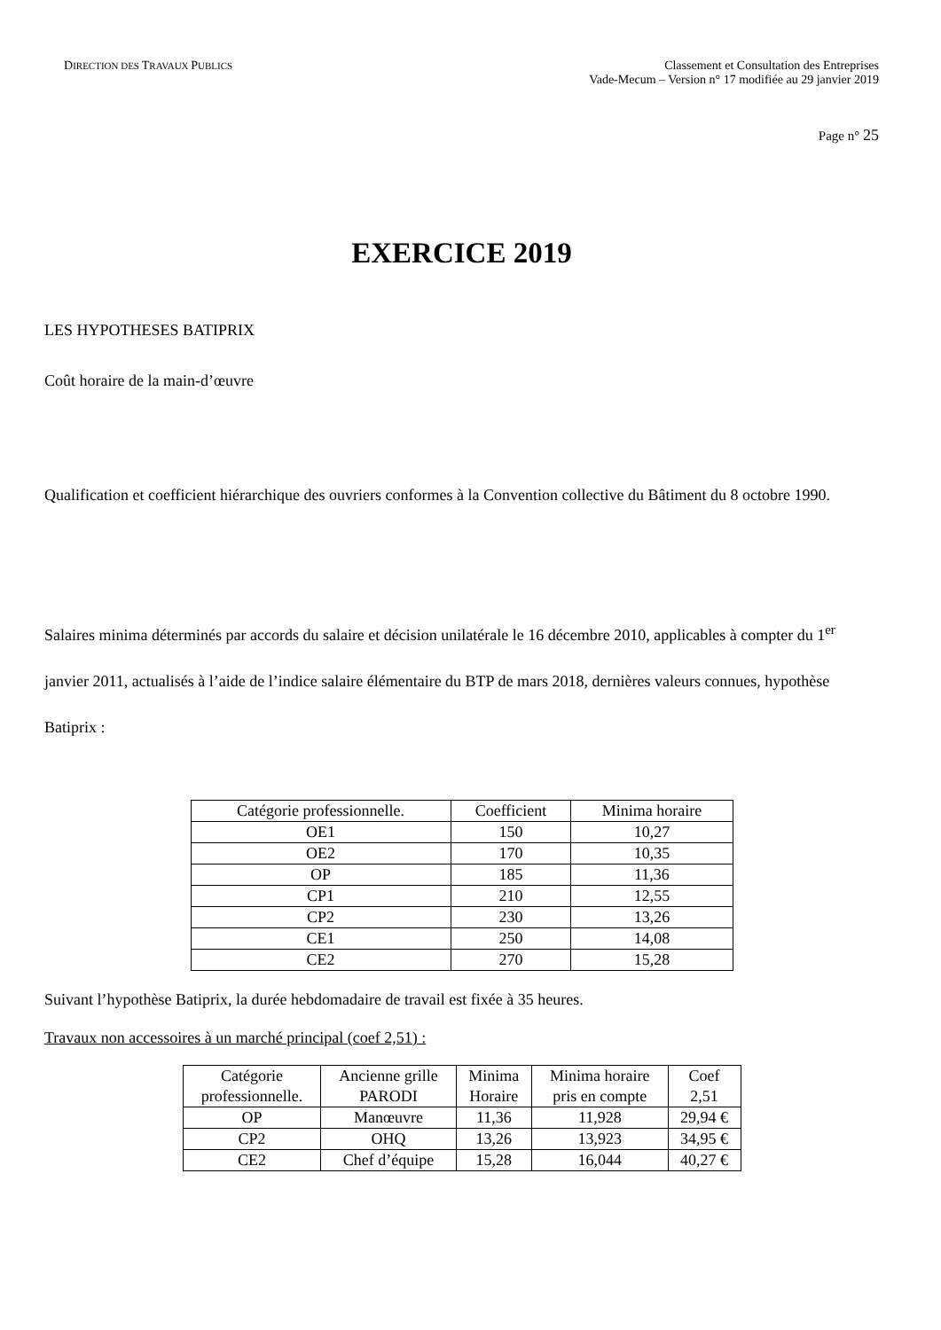DIRECTION DES TRAVAUX PUBLICS
Classement et Consultation des Entreprises
Vade-Mecum – Version n° 17 modifiée au 29 janvier 2019
Page n° 25
EXERCICE 2019
LES HYPOTHESES BATIPRIX
Coût horaire de la main-d’œuvre
Qualification et coefficient hiérarchique des ouvriers conformes à la Convention collective du Bâtiment du 8 octobre 1990.
Salaires minima déterminés par accords du salaire et décision unilatérale le 16 décembre 2010, applicables à compter du 1<sup>er</sup> janvier 2011, actualisés à l’aide de l’indice salaire élémentaire du BTP de mars 2018, dernières valeurs connues, hypothèse Batiprix :
| Catégorie professionnelle. | Coefficient | Minima horaire |
| --- | --- | --- |
| OE1 | 150 | 10,27 |
| OE2 | 170 | 10,35 |
| OP | 185 | 11,36 |
| CP1 | 210 | 12,55 |
| CP2 | 230 | 13,26 |
| CE1 | 250 | 14,08 |
| CE2 | 270 | 15,28 |
Suivant l’hypothèse Batiprix, la durée hebdomadaire de travail est fixée à 35 heures.
Travaux non accessoires à un marché principal (coef 2,51) :
| Catégorie professionnelle. | Ancienne grille PARODI | Minima Horaire | Minima horaire pris en compte | Coef 2,51 |
| --- | --- | --- | --- | --- |
| OP | Manœuvre | 11,36 | 11,928 | 29,94 € |
| CP2 | OHQ | 13,26 | 13,923 | 34,95 € |
| CE2 | Chef d’équipe | 15,28 | 16,044 | 40,27 € |